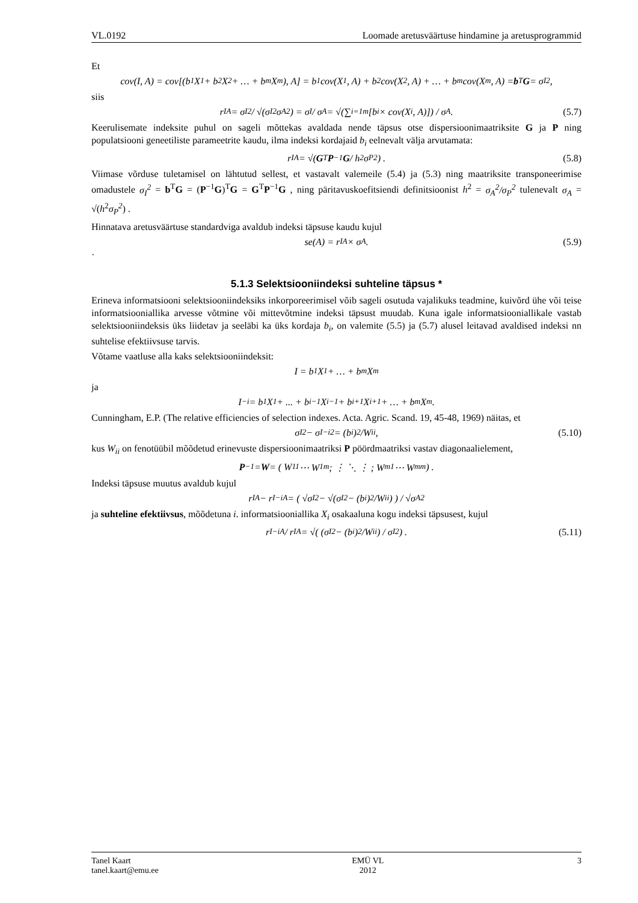VL.0192 Loomade aretusväärtuse hindamine ja aretusprogrammid
Et
cov(I, A) = cov[(b<sub>1</sub>X<sub>1</sub> + b<sub>2</sub>X<sub>2</sub> + … + b<sub>m</sub>X<sub>m</sub>), A] = b<sub>1</sub>cov(X<sub>1</sub>, A) + b<sub>2</sub>cov(X<sub>2</sub>, A) + … + b<sub>m</sub>cov(X<sub>m</sub>, A) = b<sup>T</sup> G = σ<sub>I</sub><sup>2</sup> ,
siis
r<sub>IA</sub> = σ<sub>I</sub><sup>2</sup> / √(σ<sub>I</sub><sup>2</sup>σ<sub>A</sub><sup>2</sup>) = σ<sub>I</sub> / σ<sub>A</sub> = √(∑<sub>i=1</sub><sup>m</sup>[b<sub>i</sub> × cov(X<sub>i</sub>, A)]) / σ<sub>A</sub> . (5.7)
Keerulisemate indeksite puhul on sageli mõttekas avaldada nende täpsus otse dispersioonimaatriksite G ja P ning populatsiooni geneetiliste parameetrite kaudu, ilma indeksi kordajaid b<sub>i</sub> eelnevalt välja arvutamata:
r<sub>IA</sub> = √( G<sup>T</sup> P<sup>−1</sup> G / h<sup>2</sup>σ<sub>P</sub><sup>2</sup> ) . (5.8)
Viimase võrduse tuletamisel on lähtutud sellest, et vastavalt valemeile (5.4) ja (5.3) ning maatriksite transponeerimise omadustele σ<sub>I</sub><sup>2</sup> = b<sup>T</sup>G = (P<sup>−1</sup>G)<sup>T</sup>G = G<sup>T</sup>P<sup>−1</sup>G , ning päritavuskoefitsiendi definitsioonist h<sup>2</sup> = σ<sub>A</sub><sup>2</sup>/σ<sub>P</sub><sup>2</sup> tulenevalt σ<sub>A</sub> = √(h<sup>2</sup>σ<sub>P</sub><sup>2</sup>) .
Hinnatava aretusväärtuse standardviga avaldub indeksi täpsuse kaudu kujul
se(A) = r<sub>IA</sub> × σ<sub>A</sub> . (5.9)
`
5.1.3 Selektsiooniindeksi suhteline täpsus *
Erineva informatsiooni selektsiooniindeksiks inkorporeerimisel võib sageli osutuda vajalikuks teadmine, kuivõrd ühe või teise informatsiooniallika arvesse võtmine või mittevõtmine indeksi täpsust muudab. Kuna igale informatsiooniallikale vastab selektsiooniindeksis üks liidetav ja seeläbi ka üks kordaja b<sub>i</sub>, on valemite (5.5) ja (5.7) alusel leitavad avaldised indeksi nn suhtelise efektiivsuse tarvis.
Võtame vaatluse alla kaks selektsiooniindeksit:
I = b<sub>1</sub>X<sub>1</sub> + … + b<sub>m</sub>X<sub>m</sub>
ja
I<sub>−i</sub> = b<sub>1</sub>X<sub>1</sub> + ... + b<sub>i−1</sub>X<sub>i−1</sub> + b<sub>i+1</sub>X<sub>i+1</sub> + … + b<sub>m</sub>X<sub>m</sub> .
Cunningham, E.P. (The relative efficiencies of selection indexes. Acta. Agric. Scand. 19, 45-48, 1969) näitas, et
σ<sub>I</sub><sup>2</sup> − σ<sub>I−i</sub><sup>2</sup> = (b<sub>i</sub>)<sup>2</sup>/W<sub>ii</sub> , (5.10)
kus W<sub>ii</sub> on fenotüübil mõõdetud erinevuste dispersioonimaatriksi P pöördmaatriksi vastav diagonaalielement,
P<sup>−1</sup> = W = ( W<sub>11</sub> ⋯ W<sub>1m</sub> ; ⋮ ⋱ ⋮ ; W<sub>m1</sub> ⋯ W<sub>mm</sub> ) .
Indeksi täpsuse muutus avaldub kujul
r<sub>IA</sub> − r<sub>I−iA</sub> = ( √σ<sub>I</sub><sup>2</sup> − √(σ<sub>I</sub><sup>2</sup> − (b<sub>i</sub>)<sup>2</sup>/W<sub>ii</sub>) ) / √σ<sub>A</sub><sup>2</sup>
ja suhteline efektiivsus, mõõdetuna i. informatsiooniallika X<sub>i</sub> osakaaluna kogu indeksi täpsusest, kujul
r<sub>I−iA</sub> / r<sub>IA</sub> = √( (σ<sub>I</sub><sup>2</sup> − (b<sub>i</sub>)<sup>2</sup>/W<sub>ii</sub>) / σ<sub>I</sub><sup>2</sup> ) . (5.11)
Tanel Kaart
tanel.kaart@emu.ee
EMÜ VL
2012
3